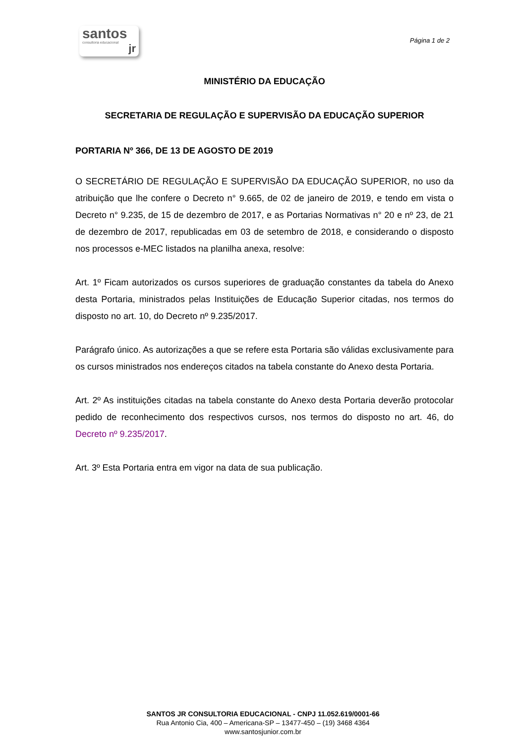santos
consultoria educacional
jr
Página 1 de 2
MINISTÉRIO DA EDUCAÇÃO
SECRETARIA DE REGULAÇÃO E SUPERVISÃO DA EDUCAÇÃO SUPERIOR
PORTARIA Nº 366, DE 13 DE AGOSTO DE 2019
O SECRETÁRIO DE REGULAÇÃO E SUPERVISÃO DA EDUCAÇÃO SUPERIOR, no uso da atribuição que lhe confere o Decreto n° 9.665, de 02 de janeiro de 2019, e tendo em vista o Decreto n° 9.235, de 15 de dezembro de 2017, e as Portarias Normativas n° 20 e nº 23, de 21 de dezembro de 2017, republicadas em 03 de setembro de 2018, e considerando o disposto nos processos e-MEC listados na planilha anexa, resolve:
Art. 1º Ficam autorizados os cursos superiores de graduação constantes da tabela do Anexo desta Portaria, ministrados pelas Instituições de Educação Superior citadas, nos termos do disposto no art. 10, do Decreto nº 9.235/2017.
Parágrafo único. As autorizações a que se refere esta Portaria são válidas exclusivamente para os cursos ministrados nos endereços citados na tabela constante do Anexo desta Portaria.
Art. 2º As instituições citadas na tabela constante do Anexo desta Portaria deverão protocolar pedido de reconhecimento dos respectivos cursos, nos termos do disposto no art. 46, do Decreto nº 9.235/2017.
Art. 3º Esta Portaria entra em vigor na data de sua publicação.
SANTOS JR CONSULTORIA EDUCACIONAL - CNPJ 11.052.619/0001-66
Rua Antonio Cia, 400 – Americana-SP – 13477-450 – (19) 3468 4364
www.santosjunior.com.br